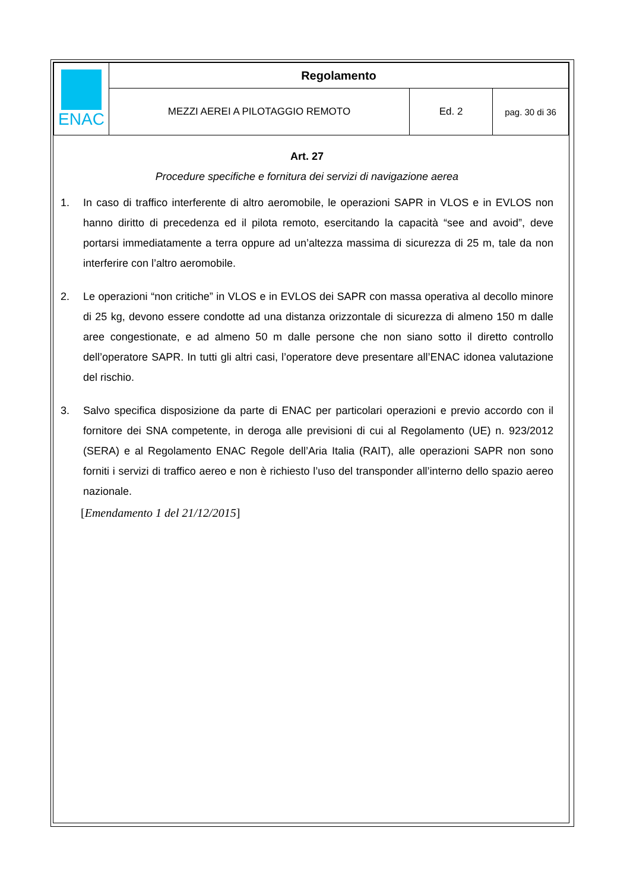| ENAC | Regolamento | | |
| | MEZZI AEREI A PILOTAGGIO REMOTO | Ed. 2 | pag. 30 di 36 |
Art. 27
Procedure specifiche e fornitura dei servizi di navigazione aerea
1. In caso di traffico interferente di altro aeromobile, le operazioni SAPR in VLOS e in EVLOS non hanno diritto di precedenza ed il pilota remoto, esercitando la capacità “see and avoid”, deve portarsi immediatamente a terra oppure ad un’altezza massima di sicurezza di 25 m, tale da non interferire con l’altro aeromobile.
2. Le operazioni “non critiche” in VLOS e in EVLOS dei SAPR con massa operativa al decollo minore di 25 kg, devono essere condotte ad una distanza orizzontale di sicurezza di almeno 150 m dalle aree congestionate, e ad almeno 50 m dalle persone che non siano sotto il diretto controllo dell’operatore SAPR. In tutti gli altri casi, l’operatore deve presentare all’ENAC idonea valutazione del rischio.
3. Salvo specifica disposizione da parte di ENAC per particolari operazioni e previo accordo con il fornitore dei SNA competente, in deroga alle previsioni di cui al Regolamento (UE) n. 923/2012 (SERA) e al Regolamento ENAC Regole dell’Aria Italia (RAIT), alle operazioni SAPR non sono forniti i servizi di traffico aereo e non è richiesto l’uso del transponder all’interno dello spazio aereo nazionale.
[Emendamento 1 del 21/12/2015]